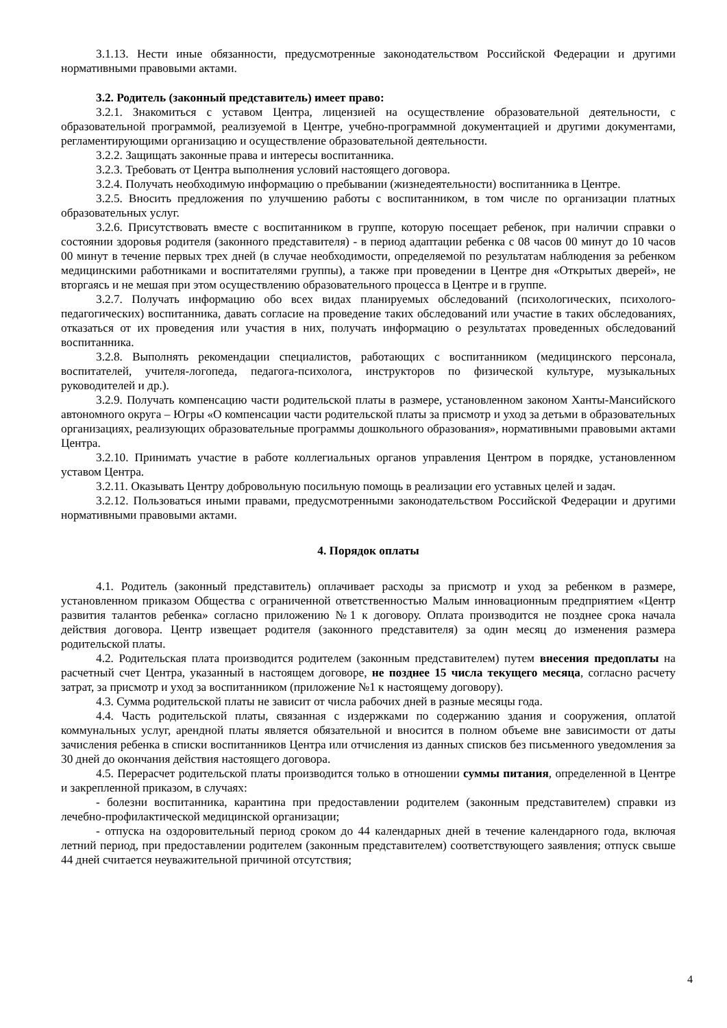3.1.13. Нести иные обязанности, предусмотренные законодательством Российской Федерации и другими нормативными правовыми актами.
3.2. Родитель (законный представитель) имеет право:
3.2.1. Знакомиться с уставом Центра, лицензией на осуществление образовательной деятельности, с образовательной программой, реализуемой в Центре, учебно-программной документацией и другими документами, регламентирующими организацию и осуществление образовательной деятельности.
3.2.2. Защищать законные права и интересы воспитанника.
3.2.3. Требовать от Центра выполнения условий настоящего договора.
3.2.4. Получать необходимую информацию о пребывании (жизнедеятельности) воспитанника в Центре.
3.2.5. Вносить предложения по улучшению работы с воспитанником, в том числе по организации платных образовательных услуг.
3.2.6. Присутствовать вместе с воспитанником в группе, которую посещает ребенок, при наличии справки о состоянии здоровья родителя (законного представителя) - в период адаптации ребенка с 08 часов 00 минут до 10 часов 00 минут в течение первых трех дней (в случае необходимости, определяемой по результатам наблюдения за ребенком медицинскими работниками и воспитателями группы), а также при проведении в Центре дня «Открытых дверей», не вторгаясь и не мешая при этом осуществлению образовательного процесса в Центре и в группе.
3.2.7. Получать информацию обо всех видах планируемых обследований (психологических, психолого-педагогических) воспитанника, давать согласие на проведение таких обследований или участие в таких обследованиях, отказаться от их проведения или участия в них, получать информацию о результатах проведенных обследований воспитанника.
3.2.8. Выполнять рекомендации специалистов, работающих с воспитанником (медицинского персонала, воспитателей, учителя-логопеда, педагога-психолога, инструкторов по физической культуре, музыкальных руководителей и др.).
3.2.9. Получать компенсацию части родительской платы в размере, установленном законом Ханты-Мансийского автономного округа – Югры «О компенсации части родительской платы за присмотр и уход за детьми в образовательных организациях, реализующих образовательные программы дошкольного образования», нормативными правовыми актами Центра.
3.2.10. Принимать участие в работе коллегиальных органов управления Центром в порядке, установленном уставом Центра.
3.2.11. Оказывать Центру добровольную посильную помощь в реализации его уставных целей и задач.
3.2.12. Пользоваться иными правами, предусмотренными законодательством Российской Федерации и другими нормативными правовыми актами.
4. Порядок оплаты
4.1. Родитель (законный представитель) оплачивает расходы за присмотр и уход за ребенком в размере, установленном приказом Общества с ограниченной ответственностью Малым инновационным предприятием «Центр развития талантов ребенка» согласно приложению №1 к договору. Оплата производится не позднее срока начала действия договора. Центр извещает родителя (законного представителя) за один месяц до изменения размера родительской платы.
4.2. Родительская плата производится родителем (законным представителем) путем внесения предоплаты на расчетный счет Центра, указанный в настоящем договоре, не позднее 15 числа текущего месяца, согласно расчету затрат, за присмотр и уход за воспитанником (приложение №1 к настоящему договору).
4.3. Сумма родительской платы не зависит от числа рабочих дней в разные месяцы года.
4.4. Часть родительской платы, связанная с издержками по содержанию здания и сооружения, оплатой коммунальных услуг, арендной платы является обязательной и вносится в полном объеме вне зависимости от даты зачисления ребенка в списки воспитанников Центра или отчисления из данных списков без письменного уведомления за 30 дней до окончания действия настоящего договора.
4.5. Перерасчет родительской платы производится только в отношении суммы питания, определенной в Центре и закрепленной приказом, в случаях:
- болезни воспитанника, карантина при предоставлении родителем (законным представителем) справки из лечебно-профилактической медицинской организации;
- отпуска на оздоровительный период сроком до 44 календарных дней в течение календарного года, включая летний период, при предоставлении родителем (законным представителем) соответствующего заявления; отпуск свыше 44 дней считается неуважительной причиной отсутствия;
4